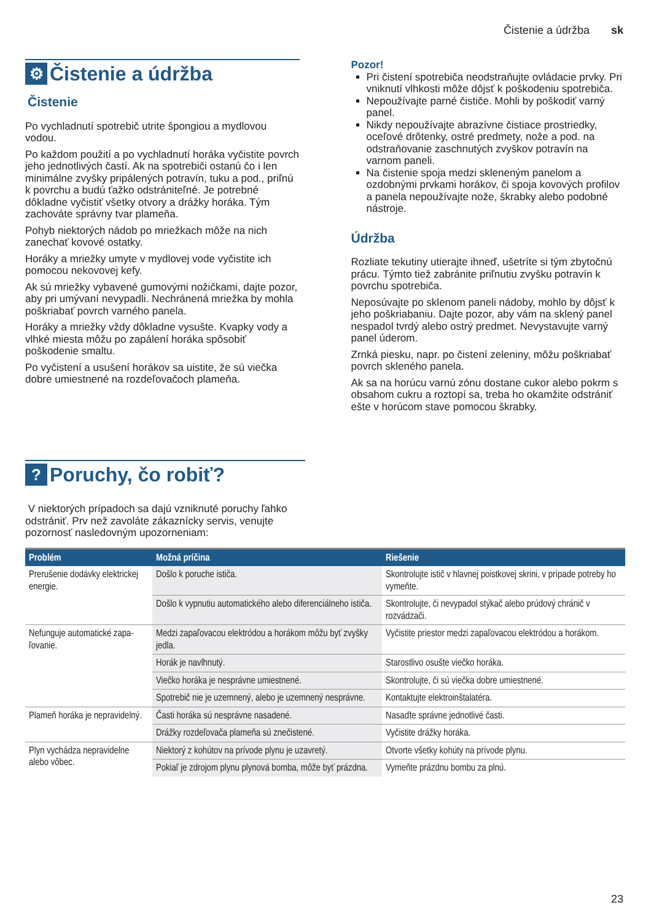Čistenie a údržba sk
⚙ Čistenie a údržba
Čistenie
Po vychladnutí spotrebič utrite špongiou a mydlovou vodou.
Po každom použití a po vychladnutí horáka vyčistite povrch jeho jednotlivých častí. Ak na spotrebiči ostanú čo i len minimálne zvyšky pripálených potravín, tuku a pod., priľnú k povrchu a budú ťažko odstrániteľné. Je potrebné dôkladne vyčistiť všetky otvory a drážky horáka. Tým zachováte správny tvar plameňa.
Pohyb niektorých nádob po mriežkach môže na nich zanechať kovové ostatky.
Horáky a mriežky umyte v mydlovej vode vyčistite ich pomocou nekovovej kefy.
Ak sú mriežky vybavené gumovými nožičkami, dajte pozor, aby pri umývaní nevypadli. Nechránená mriežka by mohla poškriabať povrch varného panela.
Horáky a mriežky vždy dôkladne vysušte. Kvapky vody a vlhké miesta môžu po zapálení horáka spôsobiť poškodenie smaltu.
Po vyčistení a usušení horákov sa uistite, že sú viečka dobre umiestnené na rozdeľovačoch plameňa.
Pozor!
Pri čistení spotrebiča neodstraňujte ovládacie prvky. Pri vniknutí vlhkosti môže dôjsť k poškodeniu spotrebiča.
Nepoužívajte parné čističe. Mohli by poškodiť varný panel.
Nikdy nepoužívajte abrazívne čistiace prostriedky, oceľové drôtenky, ostré predmety, nože a pod. na odstraňovanie zaschnutých zvyškov potravín na varnom paneli.
Na čistenie spoja medzi skleneným panelom a ozdobnými prvkami horákov, či spoja kovových profilov a panela nepoužívajte nože, škrabky alebo podobné nástroje.
Údržba
Rozliate tekutiny utierajte ihneď, ušetríte si tým zbytočnú prácu. Týmto tiež zabránite priľnutiu zvyšku potravín k povrchu spotrebiča.
Neposúvajte po sklenom paneli nádoby, mohlo by dôjsť k jeho poškriabaniu. Dajte pozor, aby vám na sklený panel nespadol tvrdý alebo ostrý predmet. Nevystavujte varný panel úderom.
Zrnká piesku, napr. po čistení zeleniny, môžu poškriabať povrch skleného panela.
Ak sa na horúcu varnú zónu dostane cukor alebo pokrm s obsahom cukru a roztopí sa, treba ho okamžite odstrániť ešte v horúcom stave pomocou škrabky.
? Poruchy, čo robiť?
V niektorých prípadoch sa dajú vzniknuté poruchy ľahko odstrániť. Prv než zavoláte zákaznícky servis, venujte pozornosť nasledovným upozorneniam:
| Problém | Možná príčina | Riešenie |
| --- | --- | --- |
| Prerušenie dodávky elektrickej energie. | Došlo k poruche ističa. | Skontrolujte istič v hlavnej poistkovej skrini, v prípade potreby ho vymeňte. |
| | Došlo k vypnutiu automatického alebo diferenciálneho ističa. | Skontrolujte, či nevypadol stýkač alebo prúdový chránič v rozvádzači. |
| Nefunguje automatické zapa­ľovanie. | Medzi zapaľovacou elektródou a horákom môžu byť zvy­šky jedla. | Vyčistite priestor medzi zapaľovacou elektródou a horákom. |
| | Horák je navlhnutý. | Starostlivo osušte viečko horáka. |
| | Viečko horáka je nesprávne umiestnené. | Skontrolujte, či sú viečka dobre umiestnené. |
| | Spotrebič nie je uzemnený, alebo je uzemnený nesprávne. | Kontaktujte elektroinštalatéra. |
| Plameň horáka je nepravi­delný. | Časti horáka sú nesprávne nasadené. | Nasaďte správne jednotlivé časti. |
| | Drážky rozdeľovača plameňa sú znečistené. | Vyčistite drážky horáka. |
| Plyn vychádza nepravidelne alebo vôbec. | Niektorý z kohútov na prívode plynu je uzavretý. | Otvorte všetky kohúty na prívode plynu. |
| | Pokiaľ je zdrojom plynu plynová bomba, môže byť prázdna. | Vymeňte prázdnu bombu za plnú. |
23